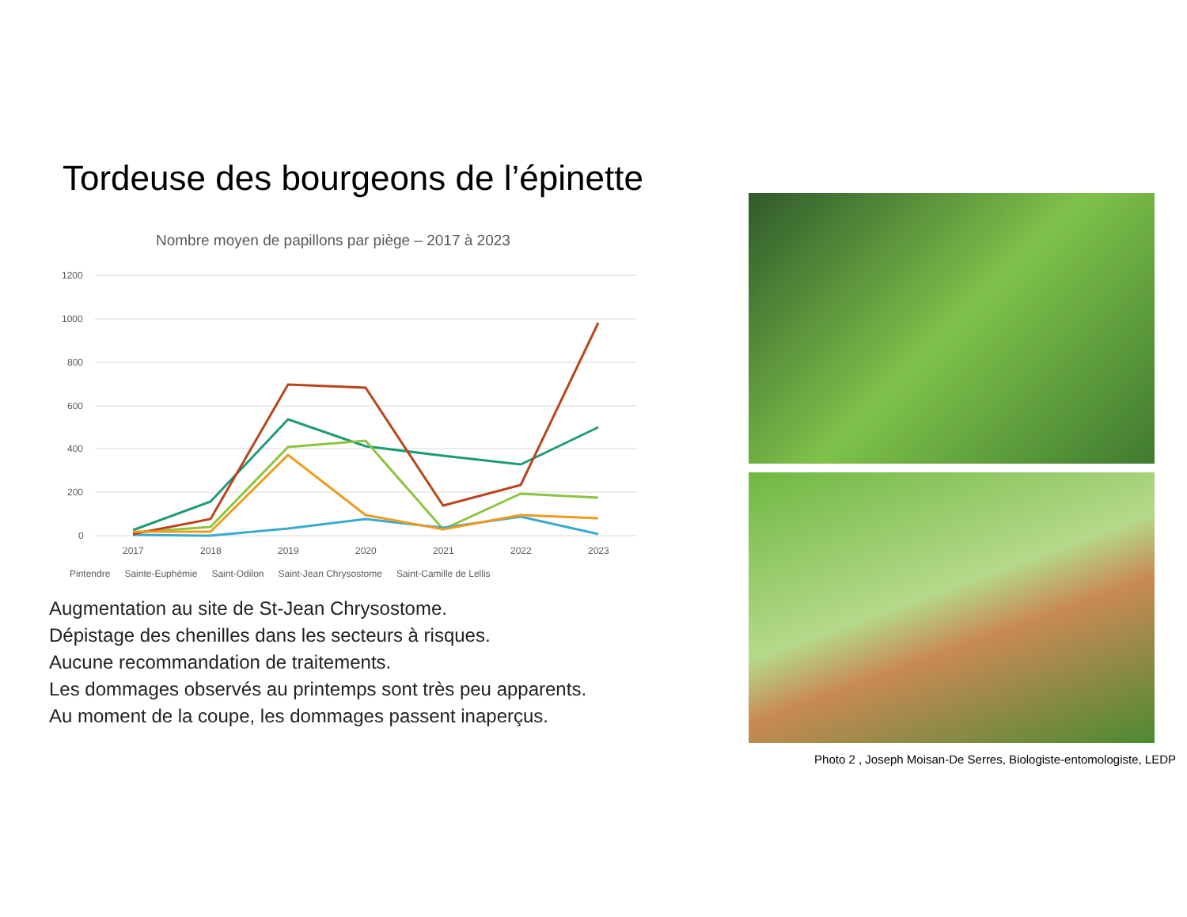Tordeuse des bourgeons de l’épinette
Nombre moyen de papillons par piège – 2017 à 2023
1200
1000
800
600
400
200
0
2017
2018
2019
2020
2021
2022
2023
Pintendre Sainte-Euphémie Saint-Odilon Saint-Jean Chrysostome Saint-Camille de Lellis
Augmentation au site de St-Jean Chrysostome.
Dépistage des chenilles dans les secteurs à risques.
Aucune recommandation de traitements.
Les dommages observés au printemps sont très peu apparents.
Au moment de la coupe, les dommages passent inaperçus.
Photo 2 , Joseph Moisan-De Serres, Biologiste-entomologiste, LEDP